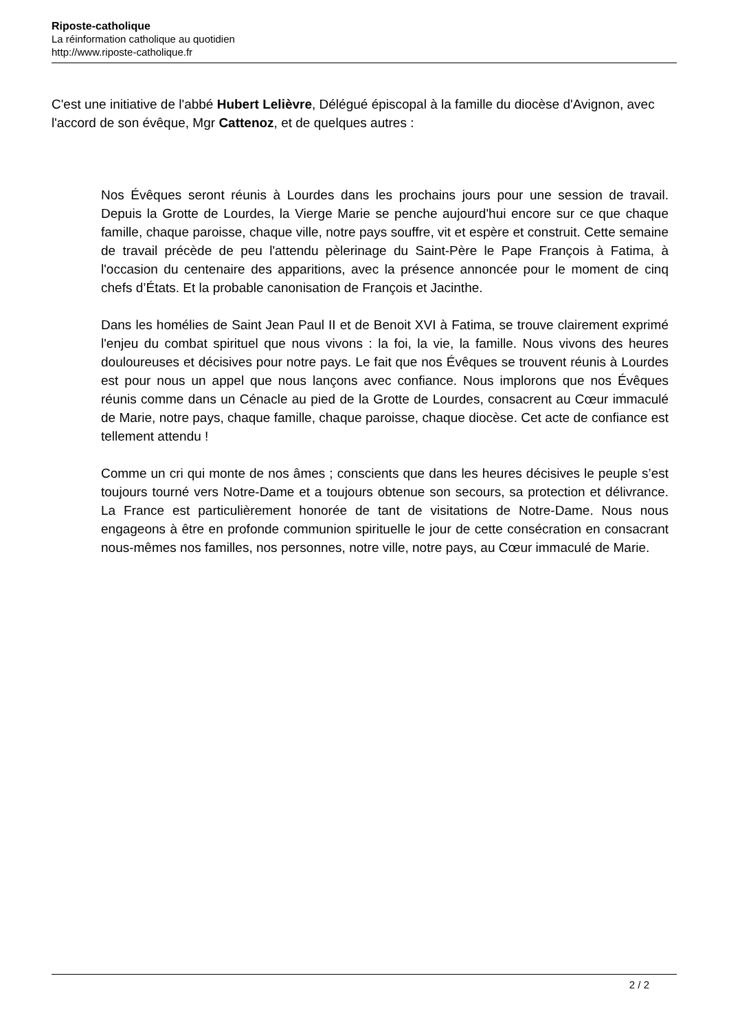Riposte-catholique
La réinformation catholique au quotidien
http://www.riposte-catholique.fr
C'est une initiative de l'abbé Hubert Lelièvre, Délégué épiscopal à la famille du diocèse d'Avignon, avec l'accord de son évêque, Mgr Cattenoz, et de quelques autres :
Nos Évêques seront réunis à Lourdes dans les prochains jours pour une session de travail. Depuis la Grotte de Lourdes, la Vierge Marie se penche aujourd'hui encore sur ce que chaque famille, chaque paroisse, chaque ville, notre pays souffre, vit et espère et construit. Cette semaine de travail précède de peu l'attendu pèlerinage du Saint-Père le Pape François à Fatima, à l'occasion du centenaire des apparitions, avec la présence annoncée pour le moment de cinq chefs d’États. Et la probable canonisation de François et Jacinthe.
Dans les homélies de Saint Jean Paul II et de Benoit XVI à Fatima, se trouve clairement exprimé l'enjeu du combat spirituel que nous vivons : la foi, la vie, la famille. Nous vivons des heures douloureuses et décisives pour notre pays. Le fait que nos Évêques se trouvent réunis à Lourdes est pour nous un appel que nous lançons avec confiance. Nous implorons que nos Évêques réunis comme dans un Cénacle au pied de la Grotte de Lourdes, consacrent au Cœur immaculé de Marie, notre pays, chaque famille, chaque paroisse, chaque diocèse. Cet acte de confiance est tellement attendu !
Comme un cri qui monte de nos âmes ; conscients que dans les heures décisives le peuple s’est toujours tourné vers Notre-Dame et a toujours obtenue son secours, sa protection et délivrance. La France est particulièrement honorée de tant de visitations de Notre-Dame. Nous nous engageons à être en profonde communion spirituelle le jour de cette consécration en consacrant nous-mêmes nos familles, nos personnes, notre ville, notre pays, au Cœur immaculé de Marie.
2 / 2